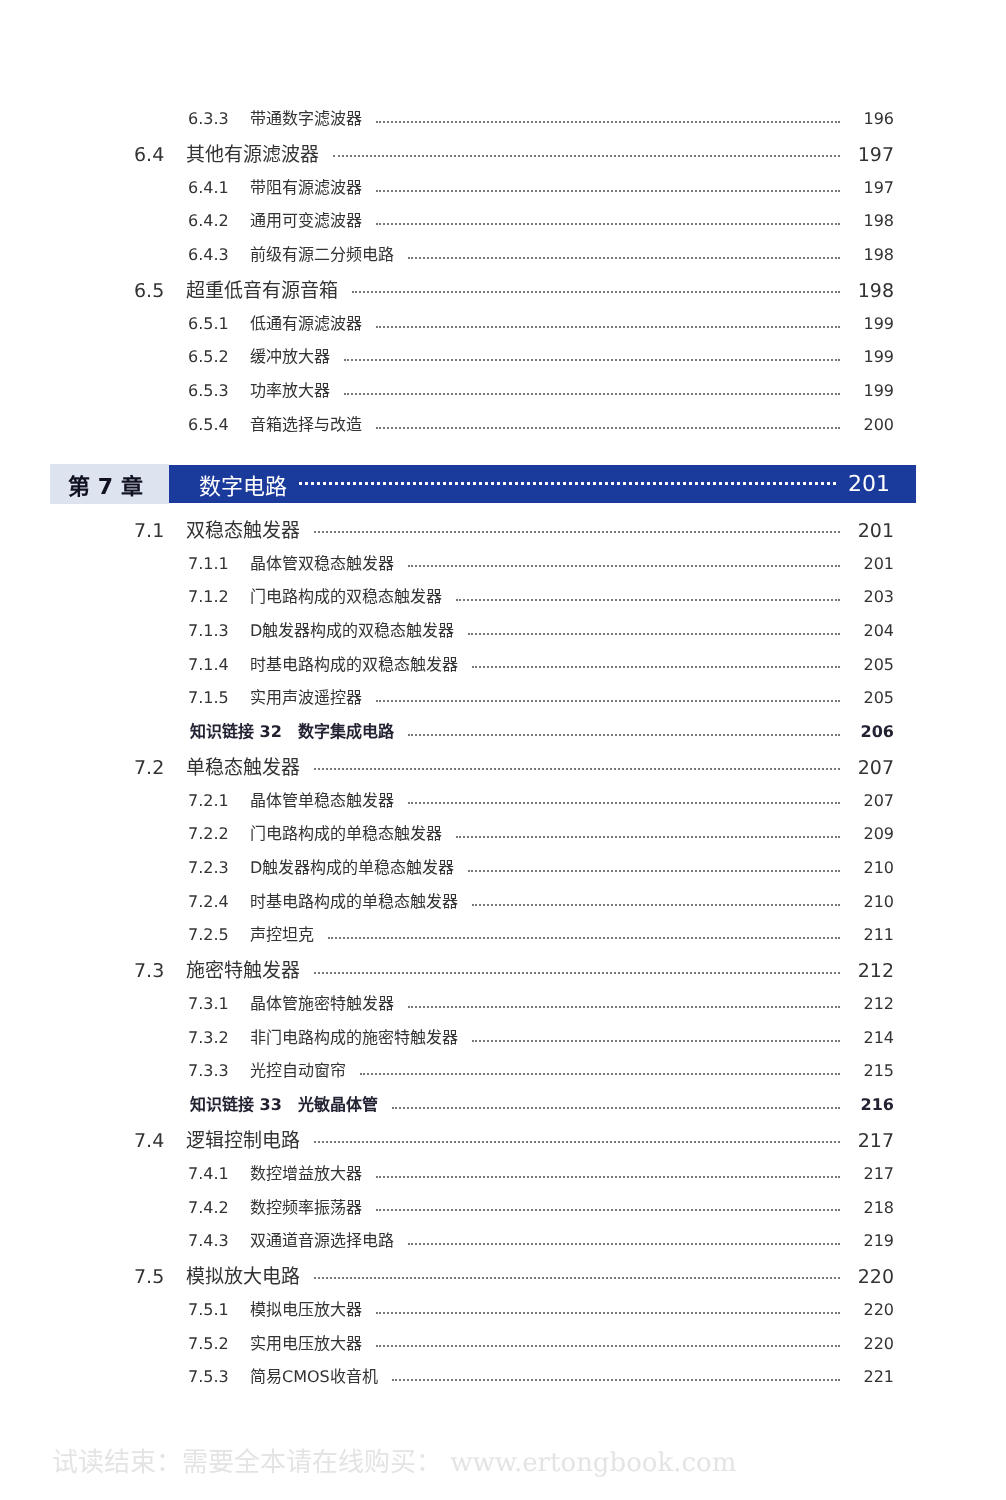6.3.3 带通数字滤波器 196
6.4 其他有源滤波器 197
6.4.1 带阻有源滤波器 197
6.4.2 通用可变滤波器 198
6.4.3 前级有源二分频电路 198
6.5 超重低音有源音箱 198
6.5.1 低通有源滤波器 199
6.5.2 缓冲放大器 199
6.5.3 功率放大器 199
6.5.4 音箱选择与改造 200
第 7 章 数字电路 201
7.1 双稳态触发器 201
7.1.1 晶体管双稳态触发器 201
7.1.2 门电路构成的双稳态触发器 203
7.1.3 D触发器构成的双稳态触发器 204
7.1.4 时基电路构成的双稳态触发器 205
7.1.5 实用声波遥控器 205
知识链接 32　数字集成电路 206
7.2 单稳态触发器 207
7.2.1 晶体管单稳态触发器 207
7.2.2 门电路构成的单稳态触发器 209
7.2.3 D触发器构成的单稳态触发器 210
7.2.4 时基电路构成的单稳态触发器 210
7.2.5 声控坦克 211
7.3 施密特触发器 212
7.3.1 晶体管施密特触发器 212
7.3.2 非门电路构成的施密特触发器 214
7.3.3 光控自动窗帘 215
知识链接 33　光敏晶体管 216
7.4 逻辑控制电路 217
7.4.1 数控增益放大器 217
7.4.2 数控频率振荡器 218
7.4.3 双通道音源选择电路 219
7.5 模拟放大电路 220
7.5.1 模拟电压放大器 220
7.5.2 实用电压放大器 220
7.5.3 简易CMOS收音机 221
试读结束：需要全本请在线购买： www.ertongbook.com